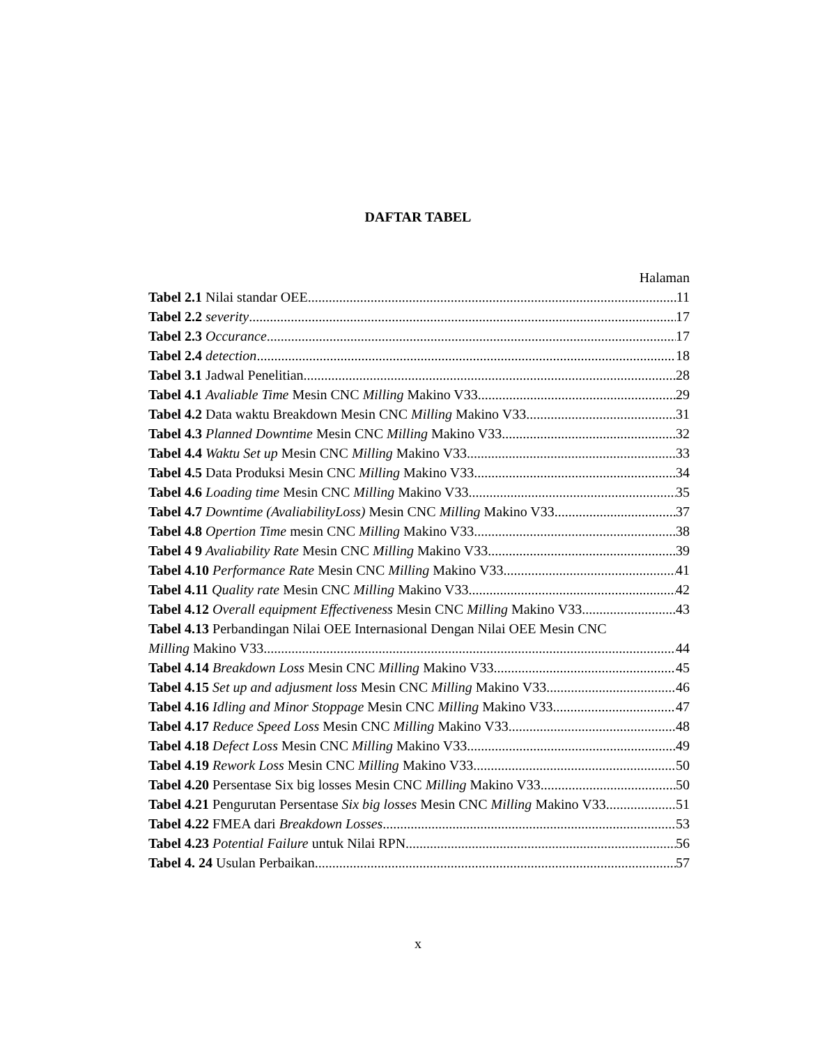DAFTAR TABEL
Halaman
Tabel 2.1 Nilai standar OEE 11
Tabel 2.2 severity 17
Tabel 2.3 Occurance 17
Tabel 2.4 detection 18
Tabel 3.1 Jadwal Penelitian 28
Tabel 4.1 Avaliable Time Mesin CNC Milling Makino V33 29
Tabel 4.2 Data waktu Breakdown Mesin CNC Milling Makino V33 31
Tabel 4.3 Planned Downtime Mesin CNC Milling Makino V33 32
Tabel 4.4 Waktu Set up Mesin CNC Milling Makino V33 33
Tabel 4.5 Data Produksi Mesin CNC Milling Makino V33 34
Tabel 4.6 Loading time Mesin CNC Milling Makino V33 35
Tabel 4.7 Downtime (AvaliabilityLoss) Mesin CNC Milling Makino V33 37
Tabel 4.8 Opertion Time mesin CNC Milling Makino V33 38
Tabel 4 9 Avaliability Rate Mesin CNC Milling Makino V33 39
Tabel 4.10 Performance Rate Mesin CNC Milling Makino V33 41
Tabel 4.11 Quality rate Mesin CNC Milling Makino V33 42
Tabel 4.12 Overall equipment Effectiveness Mesin CNC Milling Makino V33 43
Tabel 4.13 Perbandingan Nilai OEE Internasional Dengan Nilai OEE Mesin CNC
Milling Makino V33 44
Tabel 4.14 Breakdown Loss Mesin CNC Milling Makino V33 45
Tabel 4.15 Set up and adjusment loss Mesin CNC Milling Makino V33 46
Tabel 4.16 Idling and Minor Stoppage Mesin CNC Milling Makino V33 47
Tabel 4.17 Reduce Speed Loss Mesin CNC Milling Makino V33 48
Tabel 4.18 Defect Loss Mesin CNC Milling Makino V33 49
Tabel 4.19 Rework Loss Mesin CNC Milling Makino V33 50
Tabel 4.20 Persentase Six big losses Mesin CNC Milling Makino V33 50
Tabel 4.21 Pengurutan Persentase Six big losses Mesin CNC Milling Makino V33 51
Tabel 4.22 FMEA dari Breakdown Losses 53
Tabel 4.23 Potential Failure untuk Nilai RPN 56
Tabel 4. 24 Usulan Perbaikan 57
x